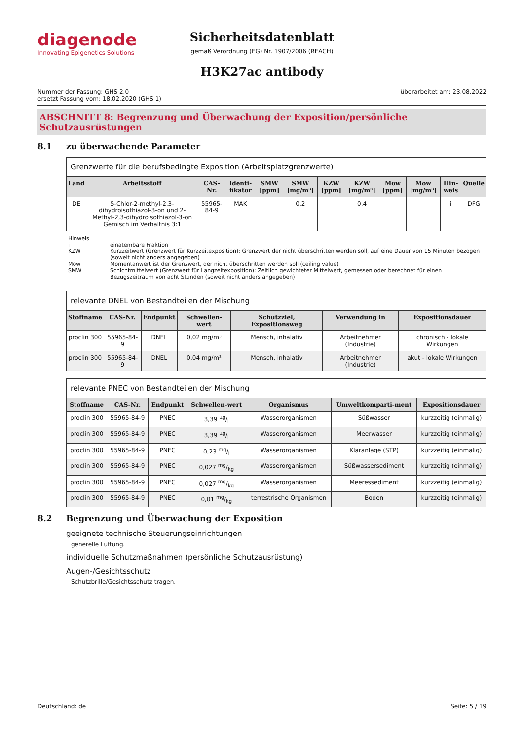diagenode
Innovating Epigenetics Solutions
Sicherheitsdatenblatt
gemäß Verordnung (EG) Nr. 1907/2006 (REACH)
H3K27ac antibody
Nummer der Fassung: GHS 2.0
ersetzt Fassung vom: 18.02.2020 (GHS 1)
überarbeitet am: 23.08.2022
ABSCHNITT 8: Begrenzung und Überwachung der Exposition/persönliche Schutzausrüstungen
8.1 zu überwachende Parameter
| Grenzwerte für die berufsbedingte Exposition (Arbeitsplatzgrenzwerte) | | | | | | | | | | | |
| Land | Arbeitsstoff | CAS-Nr. | Identi-fikator | SMW [ppm] | SMW [mg/m³] | KZW [ppm] | KZW [mg/m³] | Mow [ppm] | Mow [mg/m³] | Hin-weis | Quelle |
| DE | 5-Chlor-2-methyl-2,3-dihydroisothiazol-3-on und 2-Methyl-2,3-dihydroisothiazol-3-on Gemisch im Verhältnis 3:1 | 55965-84-9 | MAK | | 0,2 | | 0,4 | | | i | DFG |
Hinweis
i einatembare Fraktion
KZW Kurzzeitwert (Grenzwert für Kurzzeitexposition): Grenzwert der nicht überschritten werden soll, auf eine Dauer von 15 Minuten bezogen (soweit nicht anders angegeben)
Mow Momentanwert ist der Grenzwert, der nicht überschritten werden soll (ceiling value)
SMW Schichtmittelwert (Grenzwert für Langzeitexposition): Zeitlich gewichteter Mittelwert, gemessen oder berechnet für einen Bezugszeitraum von acht Stunden (soweit nicht anders angegeben)
| relevante DNEL von Bestandteilen der Mischung | | | | | | |
| Stoffname | CAS-Nr. | Endpunkt | Schwellen-wert | Schutzziel, Expositionsweg | Verwendung in | Expositionsdauer |
| proclin 300 | 55965-84-9 | DNEL | 0,02 mg/m³ | Mensch, inhalativ | Arbeitnehmer (Industrie) | chronisch - lokale Wirkungen |
| proclin 300 | 55965-84-9 | DNEL | 0,04 mg/m³ | Mensch, inhalativ | Arbeitnehmer (Industrie) | akut - lokale Wirkungen |
| relevante PNEC von Bestandteilen der Mischung | | | | | | |
| Stoffname | CAS-Nr. | Endpunkt | Schwellen-wert | Organismus | Umweltkomparti-ment | Expositionsdauer |
| proclin 300 | 55965-84-9 | PNEC | 3,39 µg/l | Wasserorganismen | Süßwasser | kurzzeitig (einmalig) |
| proclin 300 | 55965-84-9 | PNEC | 3,39 µg/l | Wasserorganismen | Meerwasser | kurzzeitig (einmalig) |
| proclin 300 | 55965-84-9 | PNEC | 0,23 mg/l | Wasserorganismen | Kläranlage (STP) | kurzzeitig (einmalig) |
| proclin 300 | 55965-84-9 | PNEC | 0,027 mg/kg | Wasserorganismen | Süßwassersediment | kurzzeitig (einmalig) |
| proclin 300 | 55965-84-9 | PNEC | 0,027 mg/kg | Wasserorganismen | Meeressediment | kurzzeitig (einmalig) |
| proclin 300 | 55965-84-9 | PNEC | 0,01 mg/kg | terrestrische Organismen | Boden | kurzzeitig (einmalig) |
8.2 Begrenzung und Überwachung der Exposition
geeignete technische Steuerungseinrichtungen
generelle Lüftung.
individuelle Schutzmaßnahmen (persönliche Schutzausrüstung)
Augen-/Gesichtsschutz
Schutzbrille/Gesichtsschutz tragen.
Deutschland: de Seite: 5 / 19